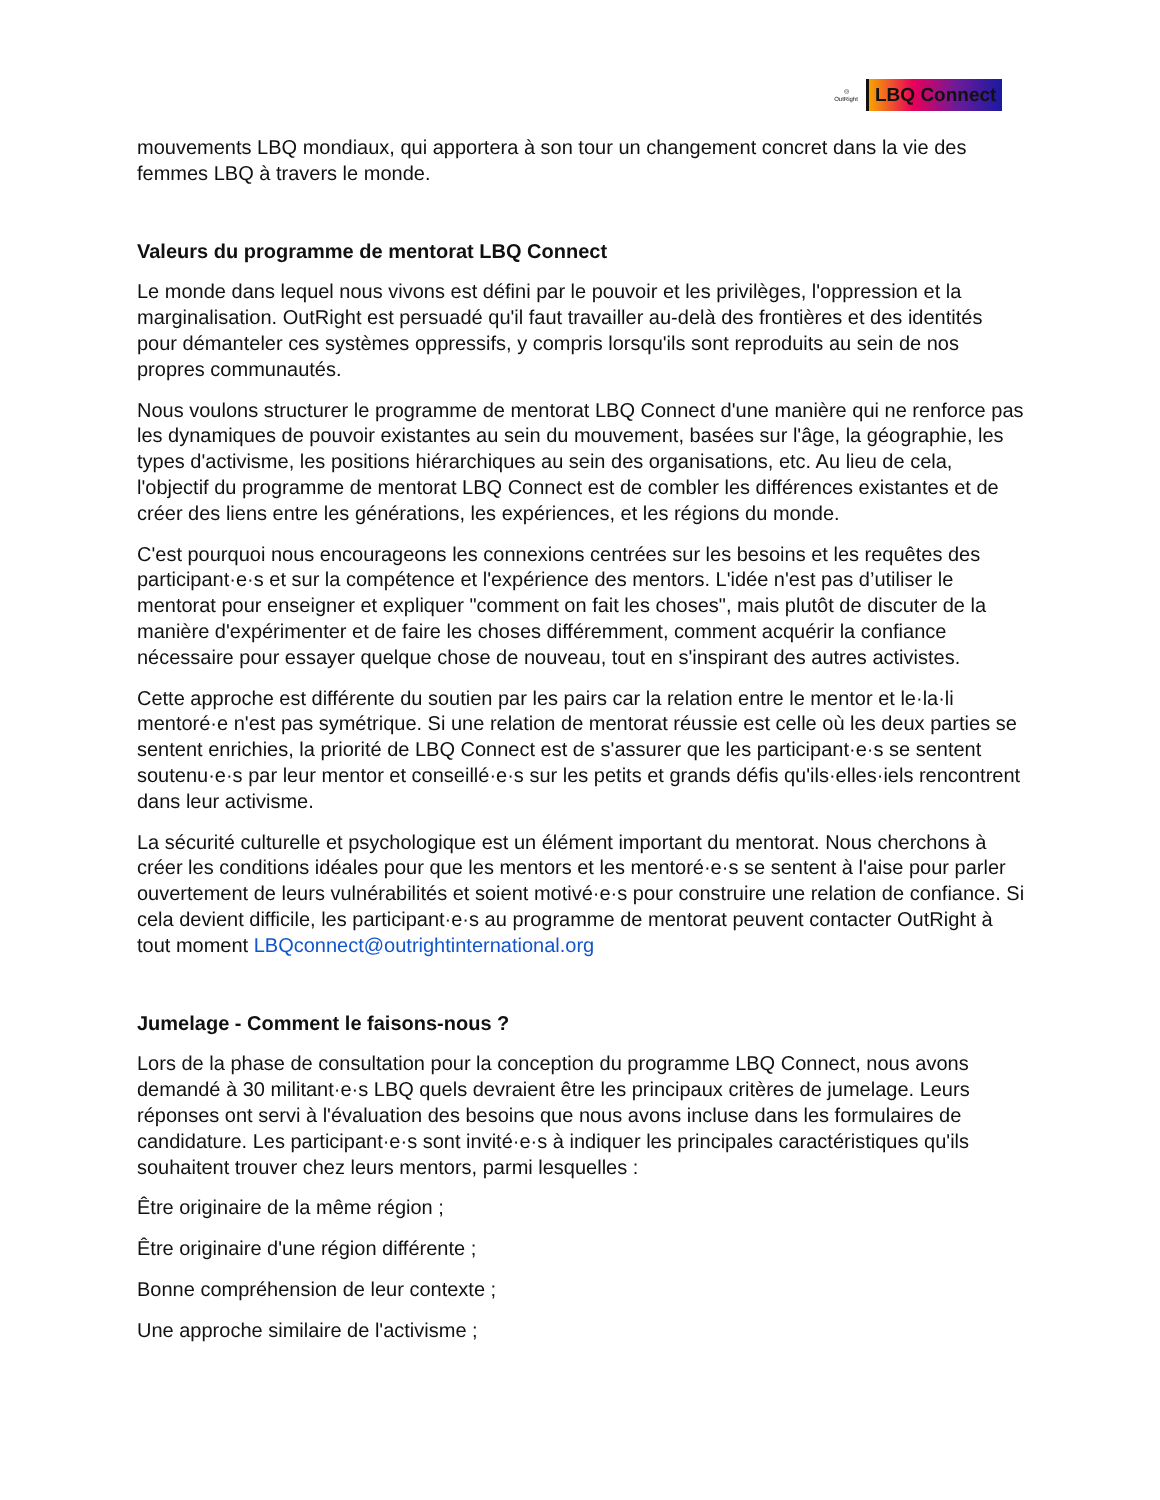◎
OutRight
LBQ Connect
mouvements LBQ mondiaux, qui apportera à son tour un changement concret dans la vie des femmes LBQ à travers le monde.
Valeurs du programme de mentorat LBQ Connect
Le monde dans lequel nous vivons est défini par le pouvoir et les privilèges, l'oppression et la marginalisation. OutRight est persuadé qu'il faut travailler au-delà des frontières et des identités pour démanteler ces systèmes oppressifs, y compris lorsqu'ils sont reproduits au sein de nos propres communautés.
Nous voulons structurer le programme de mentorat LBQ Connect d'une manière qui ne renforce pas les dynamiques de pouvoir existantes au sein du mouvement, basées sur l'âge, la géographie, les types d'activisme, les positions hiérarchiques au sein des organisations, etc. Au lieu de cela, l'objectif du programme de mentorat LBQ Connect est de combler les différences existantes et de créer des liens entre les générations, les expériences, et les régions du monde.
C'est pourquoi nous encourageons les connexions centrées sur les besoins et les requêtes des participant·e·s et sur la compétence et l'expérience des mentors. L'idée n'est pas d’utiliser le mentorat pour enseigner et expliquer "comment on fait les choses", mais plutôt de discuter de la manière d'expérimenter et de faire les choses différemment, comment acquérir la confiance nécessaire pour essayer quelque chose de nouveau, tout en s'inspirant des autres activistes.
Cette approche est différente du soutien par les pairs car la relation entre le mentor et le·la·li mentoré·e n'est pas symétrique. Si une relation de mentorat réussie est celle où les deux parties se sentent enrichies, la priorité de LBQ Connect est de s'assurer que les participant·e·s se sentent soutenu·e·s par leur mentor et conseillé·e·s sur les petits et grands défis qu'ils·elles·iels rencontrent dans leur activisme.
La sécurité culturelle et psychologique est un élément important du mentorat. Nous cherchons à créer les conditions idéales pour que les mentors et les mentoré·e·s se sentent à l'aise pour parler ouvertement de leurs vulnérabilités et soient motivé·e·s pour construire une relation de confiance. Si cela devient difficile, les participant·e·s au programme de mentorat peuvent contacter OutRight à tout moment LBQconnect@outrightinternational.org
Jumelage - Comment le faisons-nous ?
Lors de la phase de consultation pour la conception du programme LBQ Connect, nous avons demandé à 30 militant·e·s LBQ quels devraient être les principaux critères de jumelage. Leurs réponses ont servi à l'évaluation des besoins que nous avons incluse dans les formulaires de candidature. Les participant·e·s sont invité·e·s à indiquer les principales caractéristiques qu'ils souhaitent trouver chez leurs mentors, parmi lesquelles :
Être originaire de la même région ;
Être originaire d'une région différente ;
Bonne compréhension de leur contexte ;
Une approche similaire de l'activisme ;